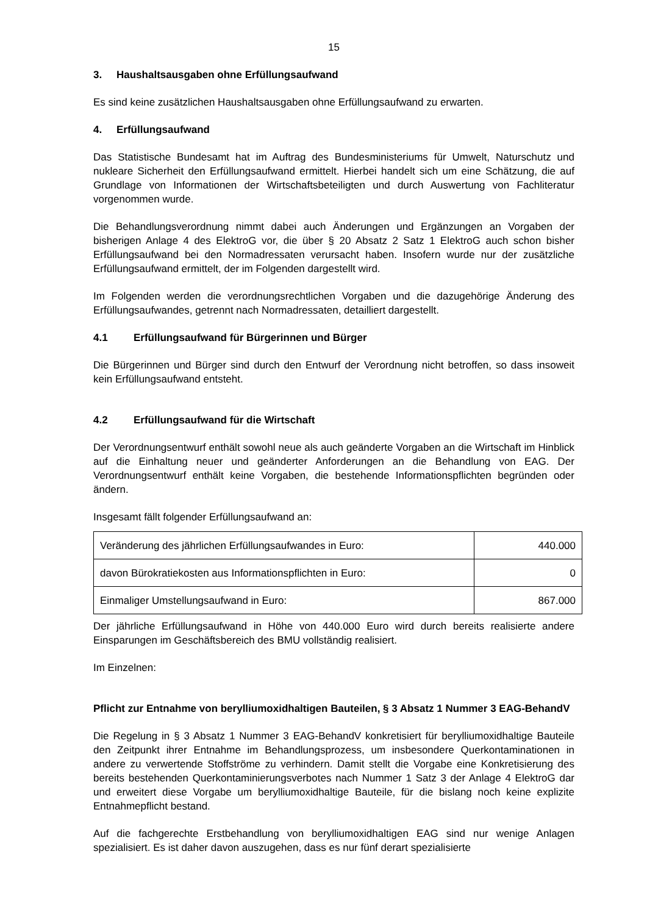15
3. Haushaltsausgaben ohne Erfüllungsaufwand
Es sind keine zusätzlichen Haushaltsausgaben ohne Erfüllungsaufwand zu erwarten.
4. Erfüllungsaufwand
Das Statistische Bundesamt hat im Auftrag des Bundesministeriums für Umwelt, Naturschutz und nukleare Sicherheit den Erfüllungsaufwand ermittelt. Hierbei handelt sich um eine Schätzung, die auf Grundlage von Informationen der Wirtschaftsbeteiligten und durch Auswertung von Fachliteratur vorgenommen wurde.
Die Behandlungsverordnung nimmt dabei auch Änderungen und Ergänzungen an Vorgaben der bisherigen Anlage 4 des ElektroG vor, die über § 20 Absatz 2 Satz 1 ElektroG auch schon bisher Erfüllungsaufwand bei den Normadressaten verursacht haben. Insofern wurde nur der zusätzliche Erfüllungsaufwand ermittelt, der im Folgenden dargestellt wird.
Im Folgenden werden die verordnungsrechtlichen Vorgaben und die dazugehörige Änderung des Erfüllungsaufwandes, getrennt nach Normadressaten, detailliert dargestellt.
4.1 Erfüllungsaufwand für Bürgerinnen und Bürger
Die Bürgerinnen und Bürger sind durch den Entwurf der Verordnung nicht betroffen, so dass insoweit kein Erfüllungsaufwand entsteht.
4.2 Erfüllungsaufwand für die Wirtschaft
Der Verordnungsentwurf enthält sowohl neue als auch geänderte Vorgaben an die Wirtschaft im Hinblick auf die Einhaltung neuer und geänderter Anforderungen an die Behandlung von EAG. Der Verordnungsentwurf enthält keine Vorgaben, die bestehende Informationspflichten begründen oder ändern.
Insgesamt fällt folgender Erfüllungsaufwand an:
| Veränderung des jährlichen Erfüllungsaufwandes in Euro: | 440.000 |
| davon Bürokratiekosten aus Informationspflichten in Euro: | 0 |
| Einmaliger Umstellungsaufwand in Euro: | 867.000 |
Der jährliche Erfüllungsaufwand in Höhe von 440.000 Euro wird durch bereits realisierte andere Einsparungen im Geschäftsbereich des BMU vollständig realisiert.
Im Einzelnen:
Pflicht zur Entnahme von berylliumoxidhaltigen Bauteilen, § 3 Absatz 1 Nummer 3 EAG-BehandV
Die Regelung in § 3 Absatz 1 Nummer 3 EAG-BehandV konkretisiert für berylliumoxidhaltige Bauteile den Zeitpunkt ihrer Entnahme im Behandlungsprozess, um insbesondere Querkontaminationen in andere zu verwertende Stoffströme zu verhindern. Damit stellt die Vorgabe eine Konkretisierung des bereits bestehenden Querkontaminierungsverbotes nach Nummer 1 Satz 3 der Anlage 4 ElektroG dar und erweitert diese Vorgabe um berylliumoxidhaltige Bauteile, für die bislang noch keine explizite Entnahmepflicht bestand.
Auf die fachgerechte Erstbehandlung von berylliumoxidhaltigen EAG sind nur wenige Anlagen spezialisiert. Es ist daher davon auszugehen, dass es nur fünf derart spezialisierte